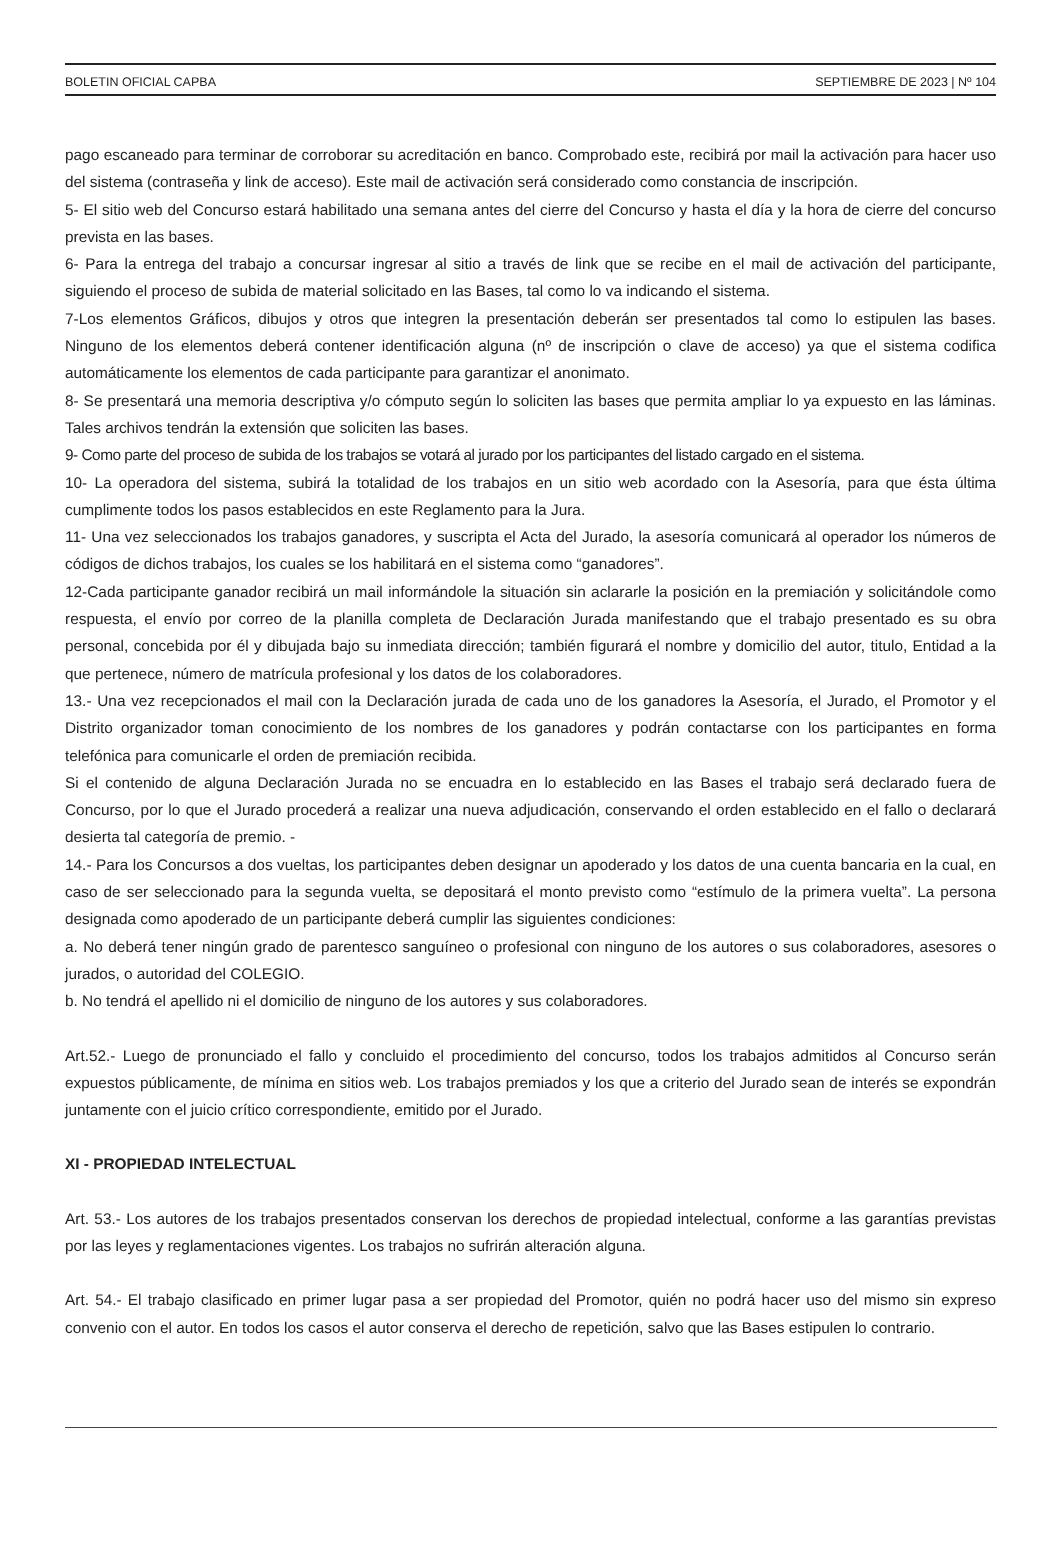BOLETIN OFICIAL CAPBA SEPTIEMBRE DE 2023 | Nº 104
pago escaneado para terminar de corroborar su acreditación en banco. Comprobado este, recibirá por mail la activación para hacer uso del sistema (contraseña y link de acceso). Este mail de activación será considerado como constancia de inscripción.
5- El sitio web del Concurso estará habilitado una semana antes del cierre del Concurso y hasta el día y la hora de cierre del concurso prevista en las bases.
6- Para la entrega del trabajo a concursar ingresar al sitio a través de link que se recibe en el mail de activación del participante, siguiendo el proceso de subida de material solicitado en las Bases, tal como lo va indicando el sistema.
7-Los elementos Gráficos, dibujos y otros que integren la presentación deberán ser presentados tal como lo estipulen las bases. Ninguno de los elementos deberá contener identificación alguna (nº de inscripción o clave de acceso) ya que el sistema codifica automáticamente los elementos de cada participante para garantizar el anonimato.
8- Se presentará una memoria descriptiva y/o cómputo según lo soliciten las bases que permita ampliar lo ya expuesto en las láminas. Tales archivos tendrán la extensión que soliciten las bases.
9- Como parte del proceso de subida de los trabajos se votará al jurado por los participantes del listado cargado en el sistema.
10- La operadora del sistema, subirá la totalidad de los trabajos en un sitio web acordado con la Asesoría, para que ésta última cumplimente todos los pasos establecidos en este Reglamento para la Jura.
11- Una vez seleccionados los trabajos ganadores, y suscripta el Acta del Jurado, la asesoría comunicará al operador los números de códigos de dichos trabajos, los cuales se los habilitará en el sistema como “ganadores”.
12-Cada participante ganador recibirá un mail informándole la situación sin aclararle la posición en la premiación y solicitándole como respuesta, el envío por correo de la planilla completa de Declaración Jurada manifestando que el trabajo presentado es su obra personal, concebida por él y dibujada bajo su inmediata dirección; también figurará el nombre y domicilio del autor, titulo, Entidad a la que pertenece, número de matrícula profesional y los datos de los colaboradores.
13.- Una vez recepcionados el mail con la Declaración jurada de cada uno de los ganadores la Asesoría, el Jurado, el Promotor y el Distrito organizador toman conocimiento de los nombres de los ganadores y podrán contactarse con los participantes en forma telefónica para comunicarle el orden de premiación recibida.
Si el contenido de alguna Declaración Jurada no se encuadra en lo establecido en las Bases el trabajo será declarado fuera de Concurso, por lo que el Jurado procederá a realizar una nueva adjudicación, conservando el orden establecido en el fallo o declarará desierta tal categoría de premio. -
14.- Para los Concursos a dos vueltas, los participantes deben designar un apoderado y los datos de una cuenta bancaria en la cual, en caso de ser seleccionado para la segunda vuelta, se depositará el monto previsto como “estímulo de la primera vuelta”. La persona designada como apoderado de un participante deberá cumplir las siguientes condiciones:
a. No deberá tener ningún grado de parentesco sanguíneo o profesional con ninguno de los autores o sus colaboradores, asesores o jurados, o autoridad del COLEGIO.
b. No tendrá el apellido ni el domicilio de ninguno de los autores y sus colaboradores.
Art.52.- Luego de pronunciado el fallo y concluido el procedimiento del concurso, todos los trabajos admitidos al Concurso serán expuestos públicamente, de mínima en sitios web. Los trabajos premiados y los que a criterio del Jurado sean de interés se expondrán juntamente con el juicio crítico correspondiente, emitido por el Jurado.
XI - PROPIEDAD INTELECTUAL
Art. 53.- Los autores de los trabajos presentados conservan los derechos de propiedad intelectual, conforme a las garantías previstas por las leyes y reglamentaciones vigentes. Los trabajos no sufrirán alteración alguna.
Art. 54.- El trabajo clasificado en primer lugar pasa a ser propiedad del Promotor, quién no podrá hacer uso del mismo sin expreso convenio con el autor. En todos los casos el autor conserva el derecho de repetición, salvo que las Bases estipulen lo contrario.